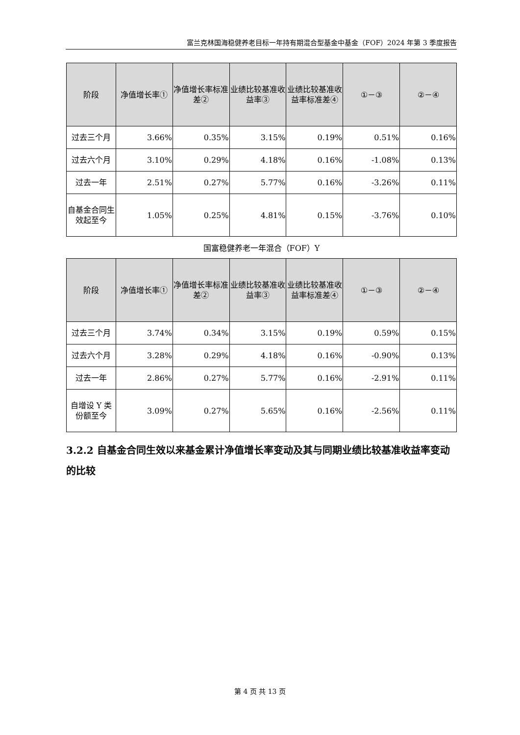富兰克林国海稳健养老目标一年持有期混合型基金中基金（FOF）2024 年第 3 季度报告
| 阶段 | 净值增长率① | 净值增长率标准差② | 业绩比较基准收益率③ | 业绩比较基准收益率标准差④ | ①－③ | ②－④ |
| --- | --- | --- | --- | --- | --- | --- |
| 过去三个月 | 3.66% | 0.35% | 3.15% | 0.19% | 0.51% | 0.16% |
| 过去六个月 | 3.10% | 0.29% | 4.18% | 0.16% | -1.08% | 0.13% |
| 过去一年 | 2.51% | 0.27% | 5.77% | 0.16% | -3.26% | 0.11% |
| 自基金合同生效起至今 | 1.05% | 0.25% | 4.81% | 0.15% | -3.76% | 0.10% |
国富稳健养老一年混合（FOF）Y
| 阶段 | 净值增长率① | 净值增长率标准差② | 业绩比较基准收益率③ | 业绩比较基准收益率标准差④ | ①－③ | ②－④ |
| --- | --- | --- | --- | --- | --- | --- |
| 过去三个月 | 3.74% | 0.34% | 3.15% | 0.19% | 0.59% | 0.15% |
| 过去六个月 | 3.28% | 0.29% | 4.18% | 0.16% | -0.90% | 0.13% |
| 过去一年 | 2.86% | 0.27% | 5.77% | 0.16% | -2.91% | 0.11% |
| 自增设 Y 类份额至今 | 3.09% | 0.27% | 5.65% | 0.16% | -2.56% | 0.11% |
3.2.2 自基金合同生效以来基金累计净值增长率变动及其与同期业绩比较基准收益率变动的比较
第 4 页 共 13 页